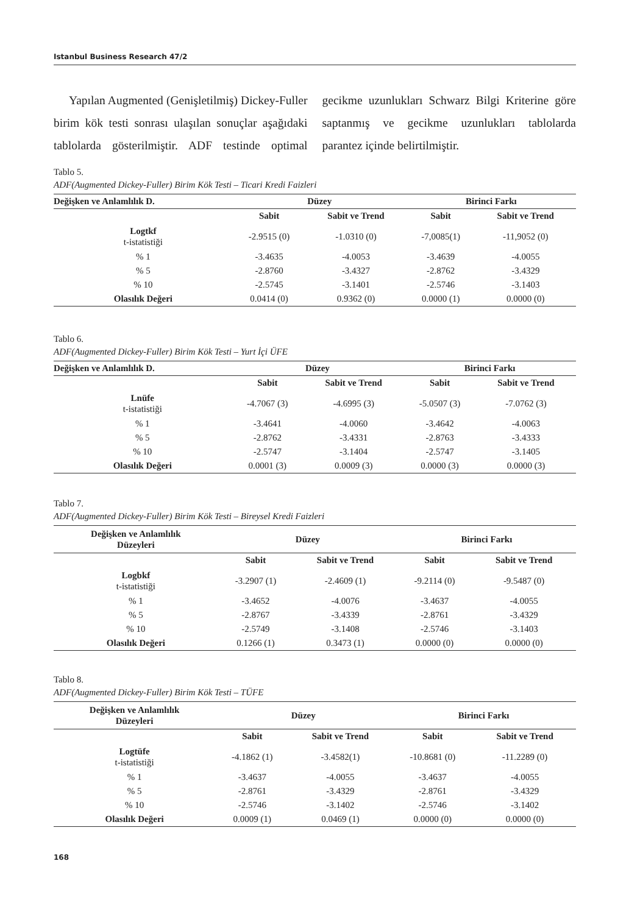Istanbul Business Research 47/2
Yapılan Augmented (Genişletilmiş) Dickey-Fuller birim kök testi sonrası ulaşılan sonuçlar aşağıdaki tablolarda gösterilmiştir. ADF testinde optimal gecikme uzunlukları Schwarz Bilgi Kriterine göre saptanmış ve gecikme uzunlukları tablolarda parantez içinde belirtilmiştir.
Tablo 5.
ADF(Augmented Dickey-Fuller) Birim Kök Testi – Ticari Kredi Faizleri
| Değişken ve Anlamlılık D. | Düzey | | Birinci Farkı | |
| --- | --- | --- | --- | --- |
| | Sabit | Sabit ve Trend | Sabit | Sabit ve Trend |
| Logtkf t-istatistiği | -2.9515 (0) | -1.0310 (0) | -7,0085(1) | -11,9052 (0) |
| % 1 | -3.4635 | -4.0053 | -3.4639 | -4.0055 |
| % 5 | -2.8760 | -3.4327 | -2.8762 | -3.4329 |
| % 10 | -2.5745 | -3.1401 | -2.5746 | -3.1403 |
| Olasılık Değeri | 0.0414 (0) | 0.9362 (0) | 0.0000 (1) | 0.0000 (0) |
Tablo 6.
ADF(Augmented Dickey-Fuller) Birim Kök Testi – Yurt İçi ÜFE
| Değişken ve Anlamlılık D. | Düzey | | Birinci Farkı | |
| --- | --- | --- | --- | --- |
| | Sabit | Sabit ve Trend | Sabit | Sabit ve Trend |
| Lnüfe t-istatistiği | -4.7067 (3) | -4.6995 (3) | -5.0507 (3) | -7.0762 (3) |
| % 1 | -3.4641 | -4.0060 | -3.4642 | -4.0063 |
| % 5 | -2.8762 | -3.4331 | -2.8763 | -3.4333 |
| % 10 | -2.5747 | -3.1404 | -2.5747 | -3.1405 |
| Olasılık Değeri | 0.0001 (3) | 0.0009 (3) | 0.0000 (3) | 0.0000 (3) |
Tablo 7.
ADF(Augmented Dickey-Fuller) Birim Kök Testi – Bireysel Kredi Faizleri
| Değişken ve Anlamlılık Düzeyleri | Düzey | | Birinci Farkı | |
| --- | --- | --- | --- | --- |
| | Sabit | Sabit ve Trend | Sabit | Sabit ve Trend |
| Logbkf t-istatistiği | -3.2907 (1) | -2.4609 (1) | -9.2114 (0) | -9.5487 (0) |
| % 1 | -3.4652 | -4.0076 | -3.4637 | -4.0055 |
| % 5 | -2.8767 | -3.4339 | -2.8761 | -3.4329 |
| % 10 | -2.5749 | -3.1408 | -2.5746 | -3.1403 |
| Olasılık Değeri | 0.1266 (1) | 0.3473 (1) | 0.0000 (0) | 0.0000 (0) |
Tablo 8.
ADF(Augmented Dickey-Fuller) Birim Kök Testi – TÜFE
| Değişken ve Anlamlılık Düzeyleri | Düzey | | Birinci Farkı | |
| --- | --- | --- | --- | --- |
| | Sabit | Sabit ve Trend | Sabit | Sabit ve Trend |
| Logtüfe t-istatistiği | -4.1862 (1) | -3.4582(1) | -10.8681 (0) | -11.2289 (0) |
| % 1 | -3.4637 | -4.0055 | -3.4637 | -4.0055 |
| % 5 | -2.8761 | -3.4329 | -2.8761 | -3.4329 |
| % 10 | -2.5746 | -3.1402 | -2.5746 | -3.1402 |
| Olasılık Değeri | 0.0009 (1) | 0.0469 (1) | 0.0000 (0) | 0.0000 (0) |
168